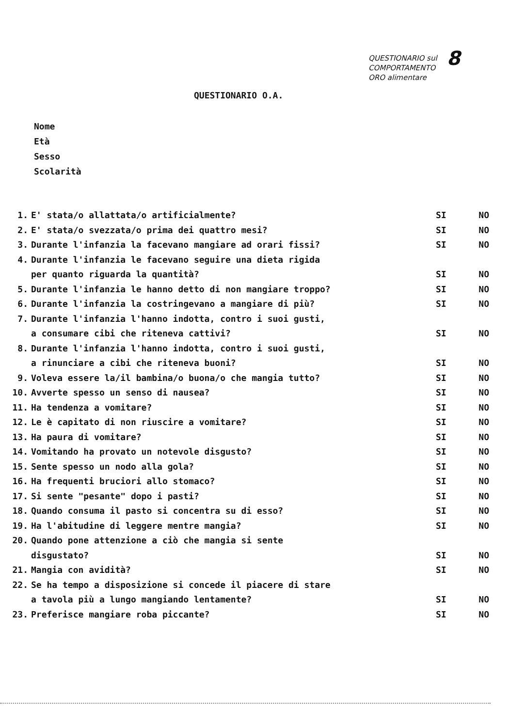8 QUESTIONARIO sul
COMPORTAMENTO
ORO alimentare
QUESTIONARIO O.A.
Nome
Età
Sesso
Scolarità
1. E' stata/o allattata/o artificialmente? SI NO
2. E' stata/o svezzata/o prima dei quattro mesi? SI NO
3. Durante l'infanzia la facevano mangiare ad orari fissi? SI NO
4. Durante l'infanzia le facevano seguire una dieta rigida
per quanto riguarda la quantità? SI NO
5. Durante l'infanzia le hanno detto di non mangiare troppo? SI NO
6. Durante l'infanzia la costringevano a mangiare di più? SI NO
7. Durante l'infanzia l'hanno indotta, contro i suoi gusti,
a consumare cibi che riteneva cattivi? SI NO
8. Durante l'infanzia l'hanno indotta, contro i suoi gusti,
a rinunciare a cibi che riteneva buoni? SI NO
9. Voleva essere la/il bambina/o buona/o che mangia tutto? SI NO
10. Avverte spesso un senso di nausea? SI NO
11. Ha tendenza a vomitare? SI NO
12. Le è capitato di non riuscire a vomitare? SI NO
13. Ha paura di vomitare? SI NO
14. Vomitando ha provato un notevole disgusto? SI NO
15. Sente spesso un nodo alla gola? SI NO
16. Ha frequenti bruciori allo stomaco? SI NO
17. Si sente "pesante" dopo i pasti? SI NO
18. Quando consuma il pasto si concentra su di esso? SI NO
19. Ha l'abitudine di leggere mentre mangia? SI NO
20. Quando pone attenzione a ciò che mangia si sente
disgustato? SI NO
21. Mangia con avidità? SI NO
22. Se ha tempo a disposizione si concede il piacere di stare
a tavola più a lungo mangiando lentamente? SI NO
23. Preferisce mangiare roba piccante? SI NO